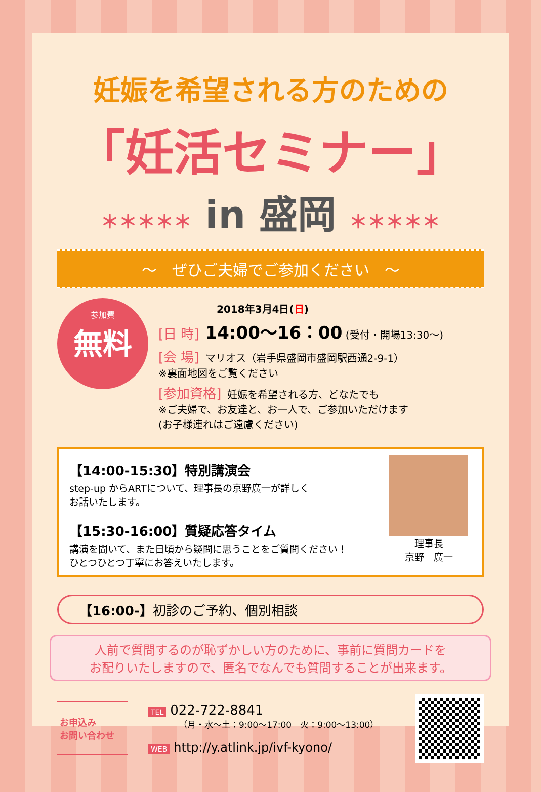妊娠を希望される方のための
「妊活セミナー」
＊＊＊＊＊ in 盛岡 ＊＊＊＊＊
～　ぜひご夫婦でご参加ください　～
参加費
無料
2018年3月4日(日)
[日 時] 14:00～16：00 (受付・開場13:30～)
[会 場] マリオス（岩手県盛岡市盛岡駅西通2-9-1）
※裏面地図をご覧ください
[参加資格] 妊娠を希望される方、どなたでも
※ご夫婦で、お友達と、お一人で、ご参加いただけます
(お子様連れはご遠慮ください)
【14:00-15:30】特別講演会
step-up からARTについて、理事長の京野廣一が詳しく
お話いたします。
【15:30-16:00】質疑応答タイム
講演を聞いて、また日頃から疑問に思うことをご質問ください！
ひとつひとつ丁寧にお答えいたします。
理事長
京野　廣一
【16:00-】初診のご予約、個別相談
人前で質問するのが恥ずかしい方のために、事前に質問カードを
お配りいたしますので、匿名でなんでも質問することが出来ます。
お申込み
お問い合わせ
TEL 022-722-8841
（月・水～土：9:00～17:00　火：9:00～13:00）
WEB http://y.atlink.jp/ivf-kyono/